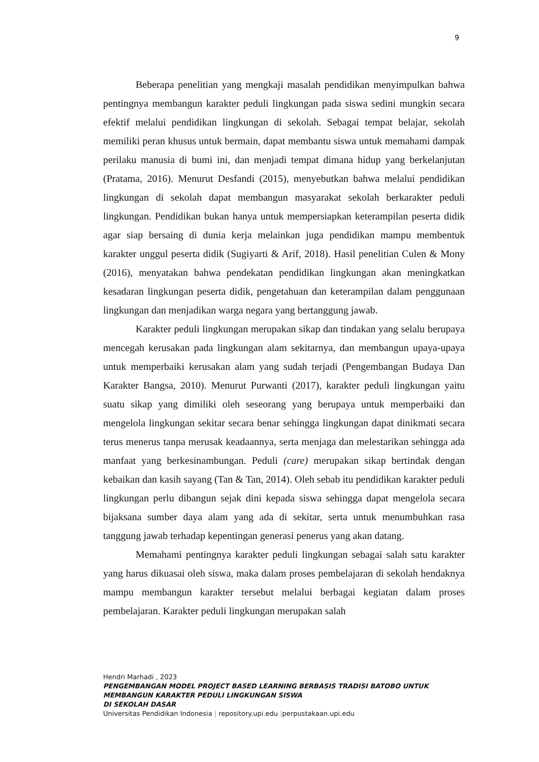9
Beberapa penelitian yang mengkaji masalah pendidikan menyimpulkan bahwa pentingnya membangun karakter peduli lingkungan pada siswa sedini mungkin secara efektif melalui pendidikan lingkungan di sekolah. Sebagai tempat belajar, sekolah memiliki peran khusus untuk bermain, dapat membantu siswa untuk memahami dampak perilaku manusia di bumi ini, dan menjadi tempat dimana hidup yang berkelanjutan (Pratama, 2016). Menurut Desfandi (2015), menyebutkan bahwa melalui pendidikan lingkungan di sekolah dapat membangun masyarakat sekolah berkarakter peduli lingkungan. Pendidikan bukan hanya untuk mempersiapkan keterampilan peserta didik agar siap bersaing di dunia kerja melainkan juga pendidikan mampu membentuk karakter unggul peserta didik (Sugiyarti & Arif, 2018). Hasil penelitian Culen & Mony (2016), menyatakan bahwa pendekatan pendidikan lingkungan akan meningkatkan kesadaran lingkungan peserta didik, pengetahuan dan keterampilan dalam penggunaan lingkungan dan menjadikan warga negara yang bertanggung jawab.
Karakter peduli lingkungan merupakan sikap dan tindakan yang selalu berupaya mencegah kerusakan pada lingkungan alam sekitarnya, dan membangun upaya-upaya untuk memperbaiki kerusakan alam yang sudah terjadi (Pengembangan Budaya Dan Karakter Bangsa, 2010). Menurut Purwanti (2017), karakter peduli lingkungan yaitu suatu sikap yang dimiliki oleh seseorang yang berupaya untuk memperbaiki dan mengelola lingkungan sekitar secara benar sehingga lingkungan dapat dinikmati secara terus menerus tanpa merusak keadaannya, serta menjaga dan melestarikan sehingga ada manfaat yang berkesinambungan. Peduli (care) merupakan sikap bertindak dengan kebaikan dan kasih sayang (Tan & Tan, 2014). Oleh sebab itu pendidikan karakter peduli lingkungan perlu dibangun sejak dini kepada siswa sehingga dapat mengelola secara bijaksana sumber daya alam yang ada di sekitar, serta untuk menumbuhkan rasa tanggung jawab terhadap kepentingan generasi penerus yang akan datang.
Memahami pentingnya karakter peduli lingkungan sebagai salah satu karakter yang harus dikuasai oleh siswa, maka dalam proses pembelajaran di sekolah hendaknya mampu membangun karakter tersebut melalui berbagai kegiatan dalam proses pembelajaran. Karakter peduli lingkungan merupakan salah
Hendri Marhadi , 2023
PENGEMBANGAN MODEL PROJECT BASED LEARNING BERBASIS TRADISI BATOBO UNTUK
MEMBANGUN KARAKTER PEDULI LINGKUNGAN SISWA
DI SEKOLAH DASAR
Universitas Pendidikan Indonesia | repository.upi.edu |perpustakaan.upi.edu